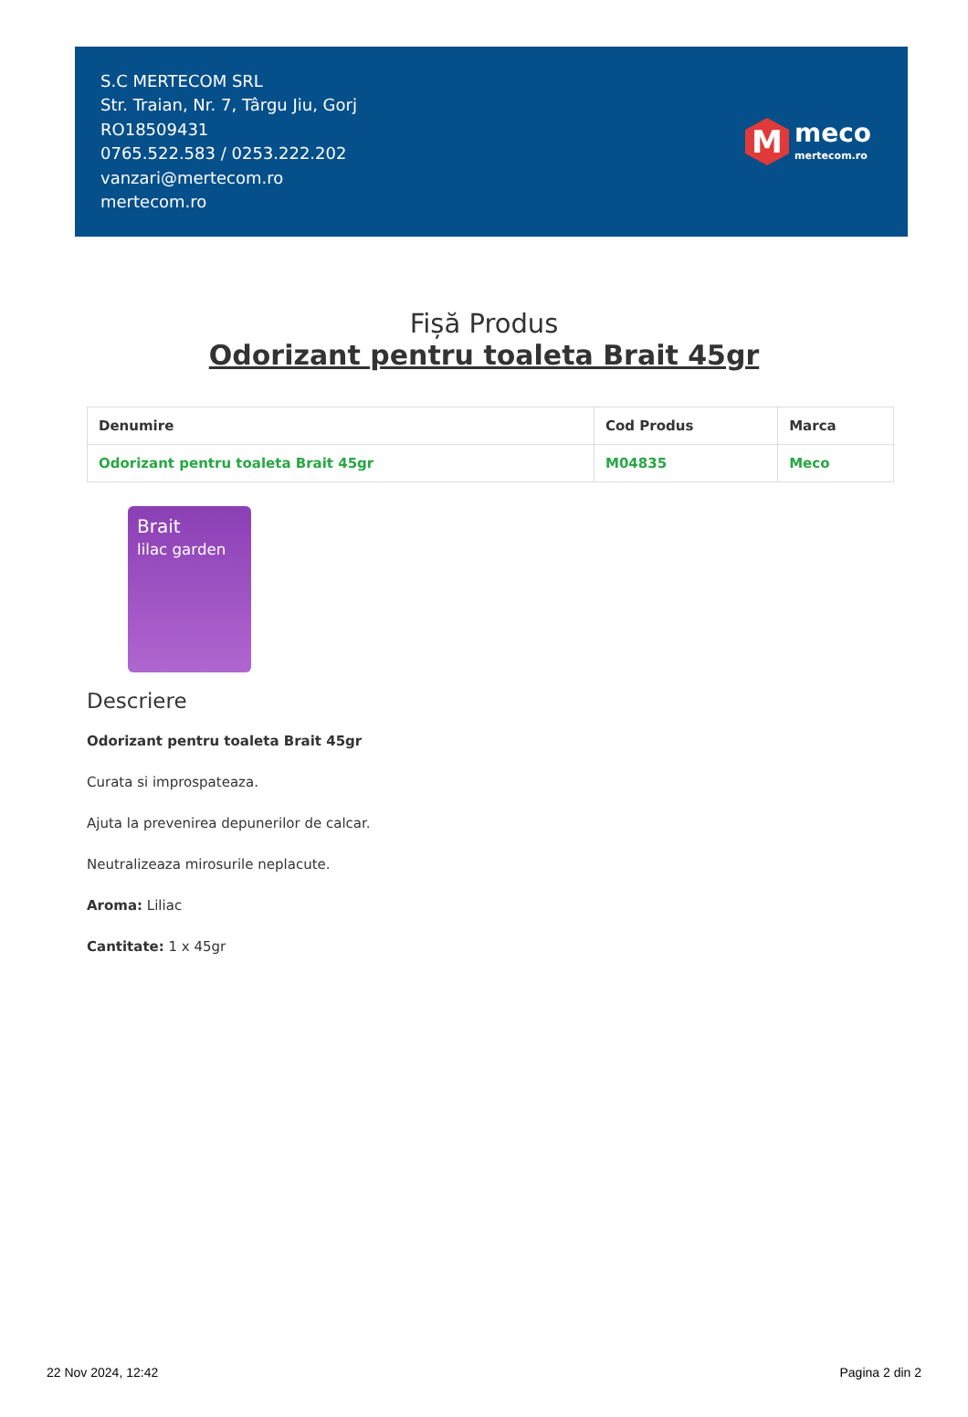S.C MERTECOM SRL
Str. Traian, Nr. 7, Târgu Jiu, Gorj
RO18509431
0765.522.583 / 0253.222.202
vanzari@mertecom.ro
mertecom.ro
M
meco
mertecom.ro
Fișă Produs
Odorizant pentru toaleta Brait 45gr
| Denumire | Cod Produs | Marca |
| --- | --- | --- |
| Odorizant pentru toaleta Brait 45gr | M04835 | Meco |
Brait
lilac garden
Descriere
Odorizant pentru toaleta Brait 45gr
Curata si improspateaza.
Ajuta la prevenirea depunerilor de calcar.
Neutralizeaza mirosurile neplacute.
Aroma: Liliac
Cantitate: 1 x 45gr
22 Nov 2024, 12:42 Pagina 2 din 2